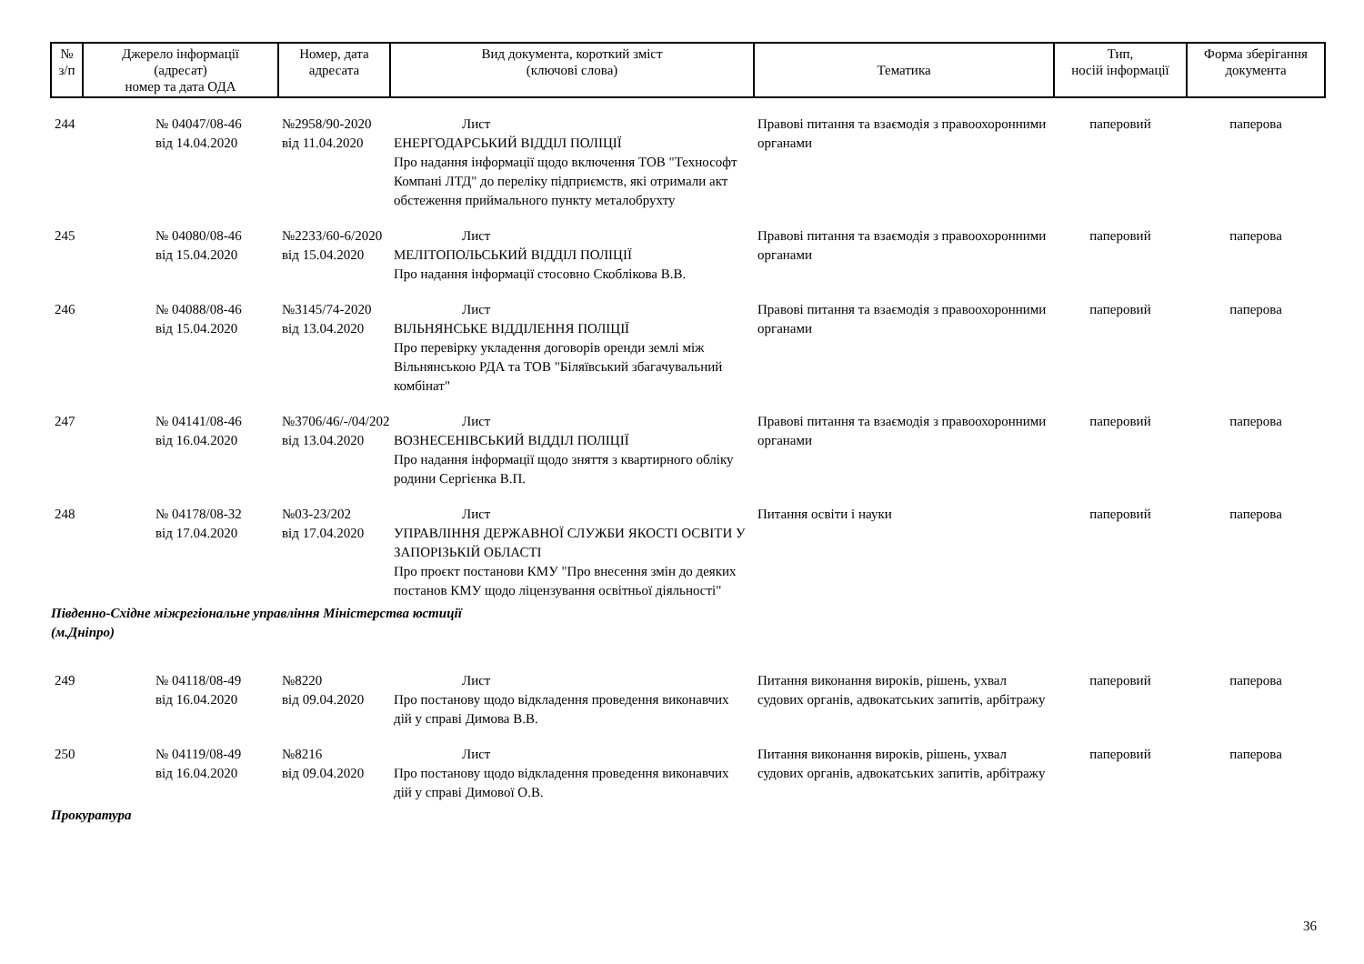| № з/п | Джерело інформації (адресат) номер та дата ОДА | Номер, дата адресата | Вид документа, короткий зміст (ключові слова) | Тематика | Тип, носій інформації | Форма зберігання документа |
| --- | --- | --- | --- | --- | --- | --- |
| 244 | № 04047/08-46 від 14.04.2020 | №2958/90-2020 від 11.04.2020 | Лист ЕНЕРГОДАРСЬКИЙ ВІДДІЛ ПОЛІЦІЇ Про надання інформації щодо включення ТОВ "Технософт Компані ЛТД" до переліку підприємств, які отримали акт обстеження приймального пункту металобрухту | Правові питання та взаємодія з правоохоронними органами | паперовий | паперова |
| 245 | № 04080/08-46 від 15.04.2020 | №2233/60-6/2020 від 15.04.2020 | Лист МЕЛІТОПОЛЬСЬКИЙ ВІДДІЛ ПОЛІЦІЇ Про надання інформації стосовно Скоблікова В.В. | Правові питання та взаємодія з правоохоронними органами | паперовий | паперова |
| 246 | № 04088/08-46 від 15.04.2020 | №3145/74-2020 від 13.04.2020 | Лист ВІЛЬНЯНСЬКЕ ВІДДІЛЕННЯ ПОЛІЦІЇ Про перевірку укладення договорів оренди землі між Вільнянською РДА та ТОВ "Біляївський збагачувальний комбінат" | Правові питання та взаємодія з правоохоронними органами | паперовий | паперова |
| 247 | № 04141/08-46 від 16.04.2020 | №3706/46/-/04/202 від 13.04.2020 | Лист ВОЗНЕСЕНІВСЬКИЙ ВІДДІЛ ПОЛІЦІЇ Про надання інформації щодо зняття з квартирного обліку родини Сергієнка В.П. | Правові питання та взаємодія з правоохоронними органами | паперовий | паперова |
| 248 | № 04178/08-32 від 17.04.2020 | №03-23/202 від 17.04.2020 | Лист УПРАВЛІННЯ ДЕРЖАВНОЇ СЛУЖБИ ЯКОСТІ ОСВІТИ У ЗАПОРІЗЬКІЙ ОБЛАСТІ Про проєкт постанови КМУ "Про внесення змін до деяких постанов КМУ щодо ліцензування освітньої діяльності" | Питання освіти і науки | паперовий | паперова |
| Південно-Східне міжрегіональне управління Міністерства юстиції (м.Дніпро) | | | | | | |
| 249 | № 04118/08-49 від 16.04.2020 | №8220 від 09.04.2020 | Лист Про постанову щодо відкладення проведення виконавчих дій у справі Димова В.В. | Питання виконання вироків, рішень, ухвал судових органів, адвокатських запитів, арбітражу | паперовий | паперова |
| 250 | № 04119/08-49 від 16.04.2020 | №8216 від 09.04.2020 | Лист Про постанову щодо відкладення проведення виконавчих дій у справі Димової О.В. | Питання виконання вироків, рішень, ухвал судових органів, адвокатських запитів, арбітражу | паперовий | паперова |
| Прокуратура | | | | | | |
36